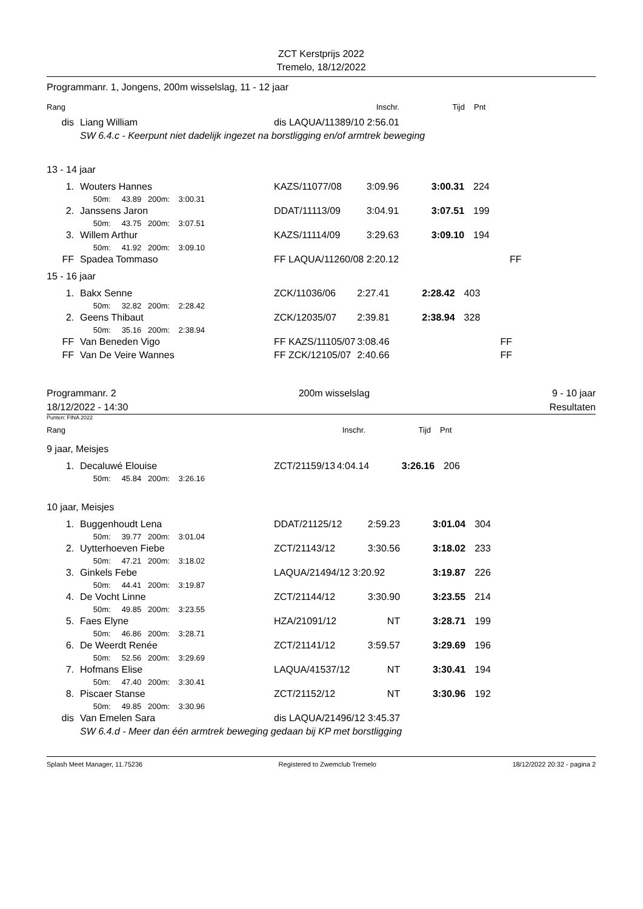ZCT Kerstprijs 2022
Tremelo, 18/12/2022
Programmanr. 1, Jongens, 200m wisselslag, 11 - 12 jaar
| Rang | | | Inschr. | Tijd | Pnt | |
| dis | Liang William | dis LAQUA/11389/10 2:56.01 | | | | |
| | SW 6.4.c - Keerpunt niet dadelijk ingezet na borstligging en/of armtrek beweging | | | | | |
13 - 14 jaar
| 1. | Wouters Hannes | KAZS/11077/08 | 3:09.96 | 3:00.31 | 224 | |
| | 50m: 43.89 200m: 3:00.31 | | | | | |
| 2. | Janssens Jaron | DDAT/11113/09 | 3:04.91 | 3:07.51 | 199 | |
| | 50m: 43.75 200m: 3:07.51 | | | | | |
| 3. | Willem Arthur | KAZS/11114/09 | 3:29.63 | 3:09.10 | 194 | |
| | 50m: 41.92 200m: 3:09.10 | | | | | |
| FF | Spadea Tommaso | FF LAQUA/11260/08 2:20.12 | | | | FF |
15 - 16 jaar
| 1. | Bakx Senne | ZCK/11036/06 | 2:27.41 | 2:28.42 | 403 | |
| | 50m: 32.82 200m: 2:28.42 | | | | | |
| 2. | Geens Thibaut | ZCK/12035/07 | 2:39.81 | 2:38.94 | 328 | |
| | 50m: 35.16 200m: 2:38.94 | | | | | |
| FF | Van Beneden Vigo | FF KAZS/11105/07 | 3:08.46 | | | FF |
| FF | Van De Veire Wannes | FF ZCK/12105/07 | 2:40.66 | | | FF |
Programmanr. 2 200m wisselslag 9 - 10 jaar
18/12/2022 - 14:30 Resultaten
Punten: FINA 2022
| Rang | | | Inschr. | Tijd | Pnt | |
9 jaar, Meisjes
| 1. | Decaluwé Elouise | ZCT/21159/13 | 4:04.14 | 3:26.16 | 206 | |
| | 50m: 45.84 200m: 3:26.16 | | | | | |
10 jaar, Meisjes
| 1. | Buggenhoudt Lena | DDAT/21125/12 | 2:59.23 | 3:01.04 | 304 | |
| | 50m: 39.77 200m: 3:01.04 | | | | | |
| 2. | Uytterhoeven Fiebe | ZCT/21143/12 | 3:30.56 | 3:18.02 | 233 | |
| | 50m: 47.21 200m: 3:18.02 | | | | | |
| 3. | Ginkels Febe | LAQUA/21494/12 3:20.92 | | 3:19.87 | 226 | |
| | 50m: 44.41 200m: 3:19.87 | | | | | |
| 4. | De Vocht Linne | ZCT/21144/12 | 3:30.90 | 3:23.55 | 214 | |
| | 50m: 49.85 200m: 3:23.55 | | | | | |
| 5. | Faes Elyne | HZA/21091/12 | NT | 3:28.71 | 199 | |
| | 50m: 46.86 200m: 3:28.71 | | | | | |
| 6. | De Weerdt Renée | ZCT/21141/12 | 3:59.57 | 3:29.69 | 196 | |
| | 50m: 52.56 200m: 3:29.69 | | | | | |
| 7. | Hofmans Elise | LAQUA/41537/12 | NT | 3:30.41 | 194 | |
| | 50m: 47.40 200m: 3:30.41 | | | | | |
| 8. | Piscaer Stanse | ZCT/21152/12 | NT | 3:30.96 | 192 | |
| | 50m: 49.85 200m: 3:30.96 | | | | | |
| dis | Van Emelen Sara | dis LAQUA/21496/12 3:45.37 | | | | |
| | SW 6.4.d - Meer dan één armtrek beweging gedaan bij KP met borstligging | | | | | |
Splash Meet Manager, 11.75236 Registered to Zwemclub Tremelo 18/12/2022 20:32 - pagina 2